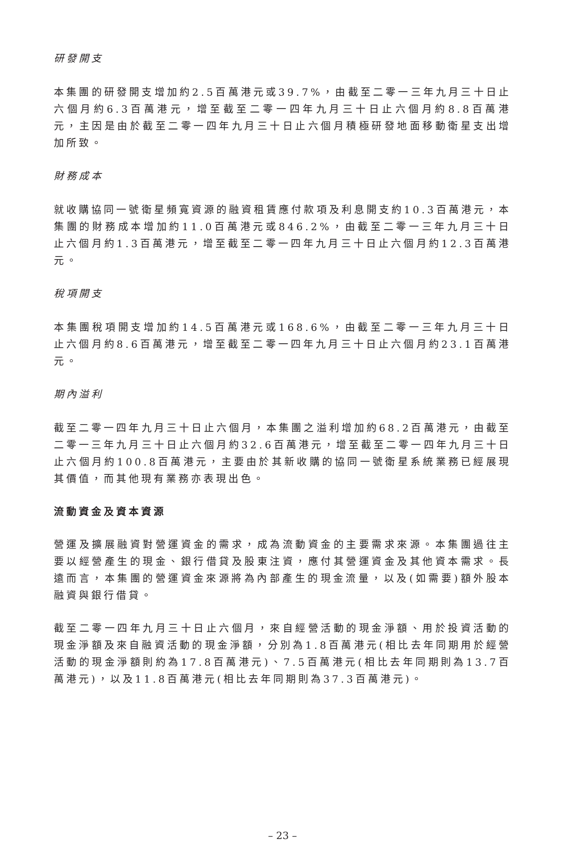研發開支
本集團的研發開支增加約2.5百萬港元或39.7%，由截至二零一三年九月三十日止六個月約6.3百萬港元，增至截至二零一四年九月三十日止六個月約8.8百萬港元，主因是由於截至二零一四年九月三十日止六個月積極研發地面移動衛星支出增加所致。
財務成本
就收購協同一號衛星頻寬資源的融資租賃應付款項及利息開支約10.3百萬港元，本集團的財務成本增加約11.0百萬港元或846.2%，由截至二零一三年九月三十日止六個月約1.3百萬港元，增至截至二零一四年九月三十日止六個月約12.3百萬港元。
稅項開支
本集團稅項開支增加約14.5百萬港元或168.6%，由截至二零一三年九月三十日止六個月約8.6百萬港元，增至截至二零一四年九月三十日止六個月約23.1百萬港元。
期內溢利
截至二零一四年九月三十日止六個月，本集團之溢利增加約68.2百萬港元，由截至二零一三年九月三十日止六個月約32.6百萬港元，增至截至二零一四年九月三十日止六個月約100.8百萬港元，主要由於其新收購的協同一號衛星系統業務已經展現其價值，而其他現有業務亦表現出色。
流動資金及資本資源
營運及擴展融資對營運資金的需求，成為流動資金的主要需求來源。本集團過往主要以經營產生的現金、銀行借貸及股東注資，應付其營運資金及其他資本需求。長遠而言，本集團的營運資金來源將為內部產生的現金流量，以及(如需要)額外股本融資與銀行借貸。
截至二零一四年九月三十日止六個月，來自經營活動的現金淨額、用於投資活動的現金淨額及來自融資活動的現金淨額，分別為1.8百萬港元(相比去年同期用於經營活動的現金淨額則約為17.8百萬港元)、7.5百萬港元(相比去年同期則為13.7百萬港元)，以及11.8百萬港元(相比去年同期則為37.3百萬港元)。
– 23 –